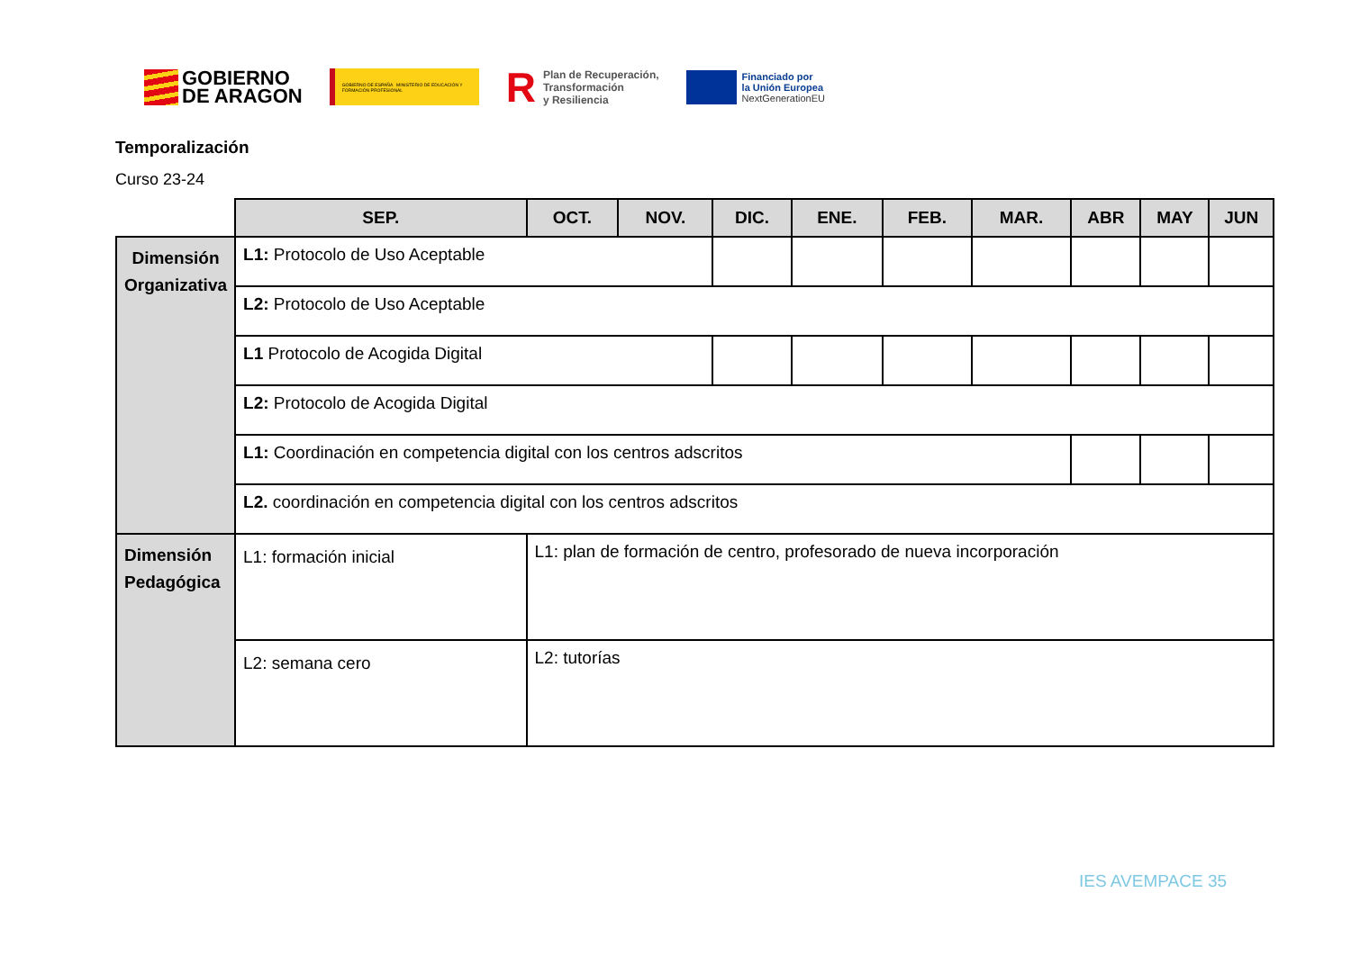GOBIERNO
DE ARAGON
GOBIERNO DE ESPAÑA MINISTERIO DE EDUCACIÓN Y FORMACIÓN PROFESIONAL
R Plan de Recuperación,
Transformación
y Resiliencia
Financiado por
la Unión Europea
NextGenerationEU
Temporalización
Curso 23-24
| | SEP. | OCT. | NOV. | DIC. | ENE. | FEB. | MAR. | ABR | MAY | JUN |
| --- | --- | --- | --- | --- | --- | --- | --- | --- | --- | --- |
| Dimensión Organizativa | L1: Protocolo de Uso Aceptable | | | | | | | | | |
| | L2: Protocolo de Uso Aceptable | | | | | | | | | |
| | L1 Protocolo de Acogida Digital | | | | | | | | | |
| | L2: Protocolo de Acogida Digital | | | | | | | | | |
| | L1: Coordinación en competencia digital con los centros adscritos | | | | | | | | | |
| | L2. coordinación en competencia digital con los centros adscritos | | | | | | | | | |
| Dimensión Pedagógica | L1: formación inicial | L1: plan de formación de centro, profesorado de nueva incorporación | | | | | | | | |
| | L2: semana cero | L2: tutorías | | | | | | | | |
IES AVEMPACE 35